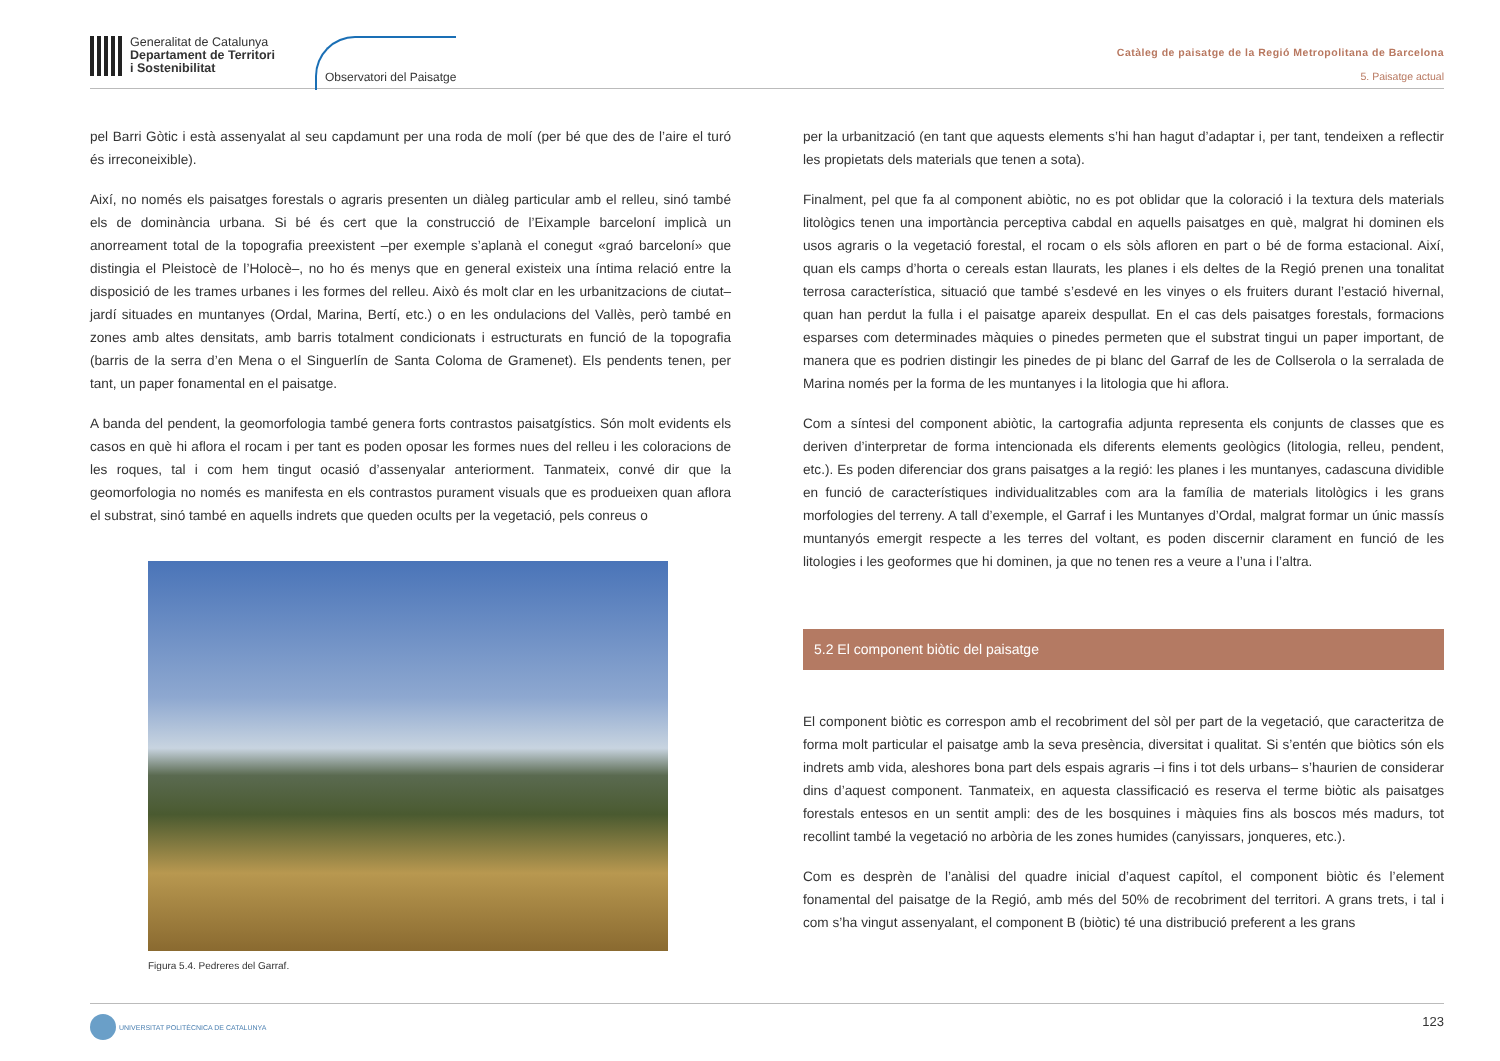Generalitat de Catalunya
Departament de Territori
i Sostenibilitat
Observatori del Paisatge
Catàleg de paisatge de la Regió Metropolitana de Barcelona
5. Paisatge actual
pel Barri Gòtic i està assenyalat al seu capdamunt per una roda de molí (per bé que des de l’aire el turó és irreconeixible).
Així, no només els paisatges forestals o agraris presenten un diàleg particular amb el relleu, sinó també els de dominància urbana. Si bé és cert que la construcció de l’Eixample barceloní implicà un anorreament total de la topografia preexistent –per exemple s’aplanà el conegut «graó barceloní» que distingia el Pleistocè de l’Holocè–, no ho és menys que en general existeix una íntima relació entre la disposició de les trames urbanes i les formes del relleu. Això és molt clar en les urbanitzacions de ciutat–jardí situades en muntanyes (Ordal, Marina, Bertí, etc.) o en les ondulacions del Vallès, però també en zones amb altes densitats, amb barris totalment condicionats i estructurats en funció de la topografia (barris de la serra d’en Mena o el Singuerlín de Santa Coloma de Gramenet). Els pendents tenen, per tant, un paper fonamental en el paisatge.
A banda del pendent, la geomorfologia també genera forts contrastos paisatgístics. Són molt evidents els casos en què hi aflora el rocam i per tant es poden oposar les formes nues del relleu i les coloracions de les roques, tal i com hem tingut ocasió d’assenyalar anteriorment. Tanmateix, convé dir que la geomorfologia no només es manifesta en els contrastos purament visuals que es produeixen quan aflora el substrat, sinó també en aquells indrets que queden ocults per la vegetació, pels conreus o
Figura 5.4. Pedreres del Garraf.
per la urbanització (en tant que aquests elements s’hi han hagut d’adaptar i, per tant, tendeixen a reflectir les propietats dels materials que tenen a sota).
Finalment, pel que fa al component abiòtic, no es pot oblidar que la coloració i la textura dels materials litològics tenen una importància perceptiva cabdal en aquells paisatges en què, malgrat hi dominen els usos agraris o la vegetació forestal, el rocam o els sòls afloren en part o bé de forma estacional. Així, quan els camps d’horta o cereals estan llaurats, les planes i els deltes de la Regió prenen una tonalitat terrosa característica, situació que també s’esdevé en les vinyes o els fruiters durant l’estació hivernal, quan han perdut la fulla i el paisatge apareix despullat. En el cas dels paisatges forestals, formacions esparses com determinades màquies o pinedes permeten que el substrat tingui un paper important, de manera que es podrien distingir les pinedes de pi blanc del Garraf de les de Collserola o la serralada de Marina només per la forma de les muntanyes i la litologia que hi aflora.
Com a síntesi del component abiòtic, la cartografia adjunta representa els conjunts de classes que es deriven d’interpretar de forma intencionada els diferents elements geològics (litologia, relleu, pendent, etc.). Es poden diferenciar dos grans paisatges a la regió: les planes i les muntanyes, cadascuna dividible en funció de característiques individualitzables com ara la família de materials litològics i les grans morfologies del terreny. A tall d’exemple, el Garraf i les Muntanyes d’Ordal, malgrat formar un únic massís muntanyós emergit respecte a les terres del voltant, es poden discernir clarament en funció de les litologies i les geoformes que hi dominen, ja que no tenen res a veure a l’una i l’altra.
5.2 El component biòtic del paisatge
El component biòtic es correspon amb el recobriment del sòl per part de la vegetació, que caracteritza de forma molt particular el paisatge amb la seva presència, diversitat i qualitat. Si s’entén que biòtics són els indrets amb vida, aleshores bona part dels espais agraris –i fins i tot dels urbans– s’haurien de considerar dins d’aquest component. Tanmateix, en aquesta classificació es reserva el terme biòtic als paisatges forestals entesos en un sentit ampli: des de les bosquines i màquies fins als boscos més madurs, tot recollint també la vegetació no arbòria de les zones humides (canyissars, jonqueres, etc.).
Com es desprèn de l’anàlisi del quadre inicial d’aquest capítol, el component biòtic és l’element fonamental del paisatge de la Regió, amb més del 50% de recobriment del territori. A grans trets, i tal i com s’ha vingut assenyalant, el component B (biòtic) té una distribució preferent a les grans
UNIVERSITAT POLITÈCNICA DE CATALUNYA
123